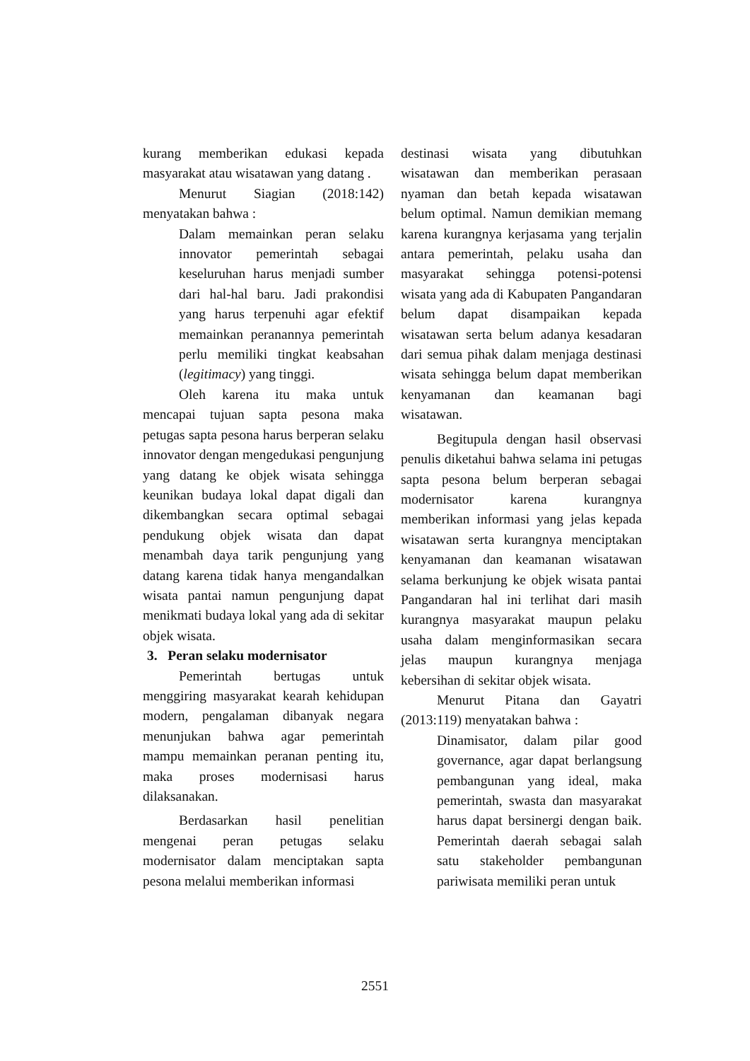kurang memberikan edukasi kepada masyarakat atau wisatawan yang datang .
Menurut Siagian (2018:142) menyatakan bahwa :
Dalam memainkan peran selaku innovator pemerintah sebagai keseluruhan harus menjadi sumber dari hal-hal baru. Jadi prakondisi yang harus terpenuhi agar efektif memainkan peranannya pemerintah perlu memiliki tingkat keabsahan (legitimacy) yang tinggi.
Oleh karena itu maka untuk mencapai tujuan sapta pesona maka petugas sapta pesona harus berperan selaku innovator dengan mengedukasi pengunjung yang datang ke objek wisata sehingga keunikan budaya lokal dapat digali dan dikembangkan secara optimal sebagai pendukung objek wisata dan dapat menambah daya tarik pengunjung yang datang karena tidak hanya mengandalkan wisata pantai namun pengunjung dapat menikmati budaya lokal yang ada di sekitar objek wisata.
3. Peran selaku modernisator
Pemerintah bertugas untuk menggiring masyarakat kearah kehidupan modern, pengalaman dibanyak negara menunjukan bahwa agar pemerintah mampu memainkan peranan penting itu, maka proses modernisasi harus dilaksanakan.
Berdasarkan hasil penelitian mengenai peran petugas selaku modernisator dalam menciptakan sapta pesona melalui memberikan informasi
destinasi wisata yang dibutuhkan wisatawan dan memberikan perasaan nyaman dan betah kepada wisatawan belum optimal. Namun demikian memang karena kurangnya kerjasama yang terjalin antara pemerintah, pelaku usaha dan masyarakat sehingga potensi-potensi wisata yang ada di Kabupaten Pangandaran belum dapat disampaikan kepada wisatawan serta belum adanya kesadaran dari semua pihak dalam menjaga destinasi wisata sehingga belum dapat memberikan kenyamanan dan keamanan bagi wisatawan.
Begitupula dengan hasil observasi penulis diketahui bahwa selama ini petugas sapta pesona belum berperan sebagai modernisator karena kurangnya memberikan informasi yang jelas kepada wisatawan serta kurangnya menciptakan kenyamanan dan keamanan wisatawan selama berkunjung ke objek wisata pantai Pangandaran hal ini terlihat dari masih kurangnya masyarakat maupun pelaku usaha dalam menginformasikan secara jelas maupun kurangnya menjaga kebersihan di sekitar objek wisata.
Menurut Pitana dan Gayatri (2013:119) menyatakan bahwa :
Dinamisator, dalam pilar good governance, agar dapat berlangsung pembangunan yang ideal, maka pemerintah, swasta dan masyarakat harus dapat bersinergi dengan baik. Pemerintah daerah sebagai salah satu stakeholder pembangunan pariwisata memiliki peran untuk
2551